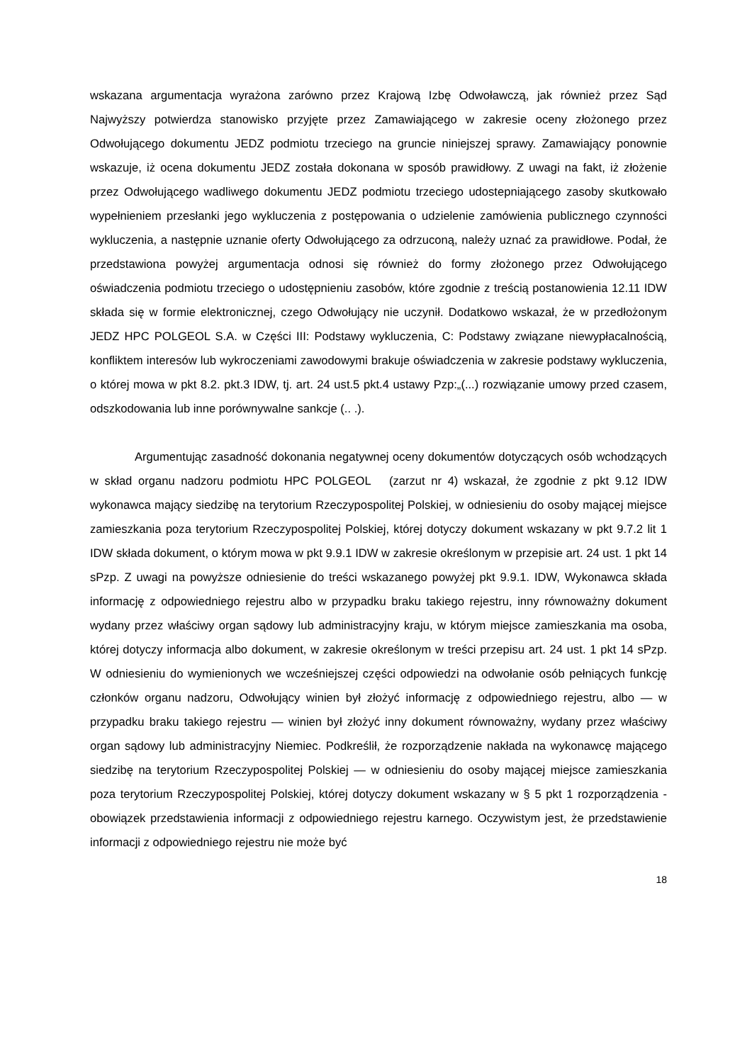wskazana argumentacja wyrażona zarówno przez Krajową Izbę Odwoławczą, jak również przez Sąd Najwyższy potwierdza stanowisko przyjęte przez Zamawiającego w zakresie oceny złożonego przez Odwołującego dokumentu JEDZ podmiotu trzeciego na gruncie niniejszej sprawy. Zamawiający ponownie wskazuje, iż ocena dokumentu JEDZ została dokonana w sposób prawidłowy. Z uwagi na fakt, iż złożenie przez Odwołującego wadliwego dokumentu JEDZ podmiotu trzeciego udostepniającego zasoby skutkowało wypełnieniem przesłanki jego wykluczenia z postępowania o udzielenie zamówienia publicznego czynności wykluczenia, a następnie uznanie oferty Odwołującego za odrzuconą, należy uznać za prawidłowe. Podał, że przedstawiona powyżej argumentacja odnosi się również do formy złożonego przez Odwołującego oświadczenia podmiotu trzeciego o udostępnieniu zasobów, które zgodnie z treścią postanowienia 12.11 IDW składa się w formie elektronicznej, czego Odwołujący nie uczynił. Dodatkowo wskazał, że w przedłożonym JEDZ HPC POLGEOL S.A. w Części III: Podstawy wykluczenia, C: Podstawy związane niewypłacalnością, konfliktem interesów lub wykroczeniami zawodowymi brakuje oświadczenia w zakresie podstawy wykluczenia, o której mowa w pkt 8.2. pkt.3 IDW, tj. art. 24 ust.5 pkt.4 ustawy Pzp:„(...) rozwiązanie umowy przed czasem, odszkodowania lub inne porównywalne sankcje (.. .).
Argumentując zasadność dokonania negatywnej oceny dokumentów dotyczących osób wchodzących w skład organu nadzoru podmiotu HPC POLGEOL (zarzut nr 4) wskazał, że zgodnie z pkt 9.12 IDW wykonawca mający siedzibę na terytorium Rzeczypospolitej Polskiej, w odniesieniu do osoby mającej miejsce zamieszkania poza terytorium Rzeczypospolitej Polskiej, której dotyczy dokument wskazany w pkt 9.7.2 lit 1 IDW składa dokument, o którym mowa w pkt 9.9.1 IDW w zakresie określonym w przepisie art. 24 ust. 1 pkt 14 sPzp. Z uwagi na powyższe odniesienie do treści wskazanego powyżej pkt 9.9.1. IDW, Wykonawca składa informację z odpowiedniego rejestru albo w przypadku braku takiego rejestru, inny równoważny dokument wydany przez właściwy organ sądowy lub administracyjny kraju, w którym miejsce zamieszkania ma osoba, której dotyczy informacja albo dokument, w zakresie określonym w treści przepisu art. 24 ust. 1 pkt 14 sPzp. W odniesieniu do wymienionych we wcześniejszej części odpowiedzi na odwołanie osób pełniących funkcję członków organu nadzoru, Odwołujący winien był złożyć informację z odpowiedniego rejestru, albo — w przypadku braku takiego rejestru — winien był złożyć inny dokument równoważny, wydany przez właściwy organ sądowy lub administracyjny Niemiec. Podkreślił, że rozporządzenie nakłada na wykonawcę mającego siedzibę na terytorium Rzeczypospolitej Polskiej — w odniesieniu do osoby mającej miejsce zamieszkania poza terytorium Rzeczypospolitej Polskiej, której dotyczy dokument wskazany w § 5 pkt 1 rozporządzenia - obowiązek przedstawienia informacji z odpowiedniego rejestru karnego. Oczywistym jest, że przedstawienie informacji z odpowiedniego rejestru nie może być
18